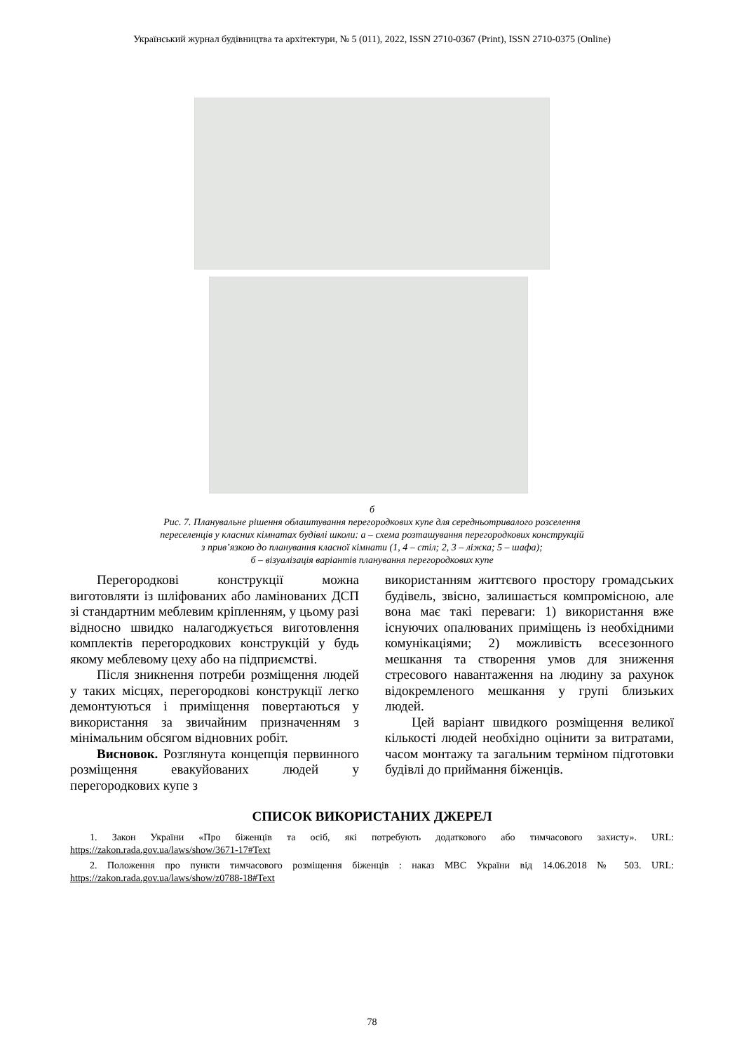Український журнал будівництва та архітектури, № 5 (011), 2022, ISSN 2710-0367 (Print), ISSN 2710-0375 (Online)
б
Рис. 7. Планувальне рішення облаштування перегородкових купе для середньотривалого розселення
переселенців у класних кімнатах будівлі школи: а – схема розташування перегородкових конструкцій
з прив’язкою до планування класної кімнати (1, 4 – стіл; 2, 3 – ліжка; 5 – шафа);
б – візуалізація варіантів планування перегородкових купе
Перегородкові конструкції можна виготовляти із шліфованих або ламінованих ДСП зі стандартним меблевим кріпленням, у цьому разі відносно швидко налагоджується виготовлення комплектів перегородкових конструкцій у будь якому меблевому цеху або на підприємстві.
Після зникнення потреби розміщення людей у таких місцях, перегородкові конструкції легко демонтуються і приміщення повертаються у використання за звичайним призначенням з мінімальним обсягом відновних робіт.
Висновок. Розглянута концепція первинного розміщення евакуйованих людей у перегородкових купе з
використанням життєвого простору громадських будівель, звісно, залишається компромісною, але вона має такі переваги: 1) використання вже існуючих опалюваних приміщень із необхідними комунікаціями; 2) можливість всесезонного мешкання та створення умов для зниження стресового навантаження на людину за рахунок відокремленого мешкання у групі близьких людей.
Цей варіант швидкого розміщення великої кількості людей необхідно оцінити за витратами, часом монтажу та загальним терміном підготовки будівлі до приймання біженців.
СПИСОК ВИКОРИСТАНИХ ДЖЕРЕЛ
1. Закон України «Про біженців та осіб, які потребують додаткового або тимчасового захисту». URL: https://zakon.rada.gov.ua/laws/show/3671-17#Text
2. Положення про пункти тимчасового розміщення біженців : наказ МВС України від 14.06.2018 № 503. URL: https://zakon.rada.gov.ua/laws/show/z0788-18#Text
78